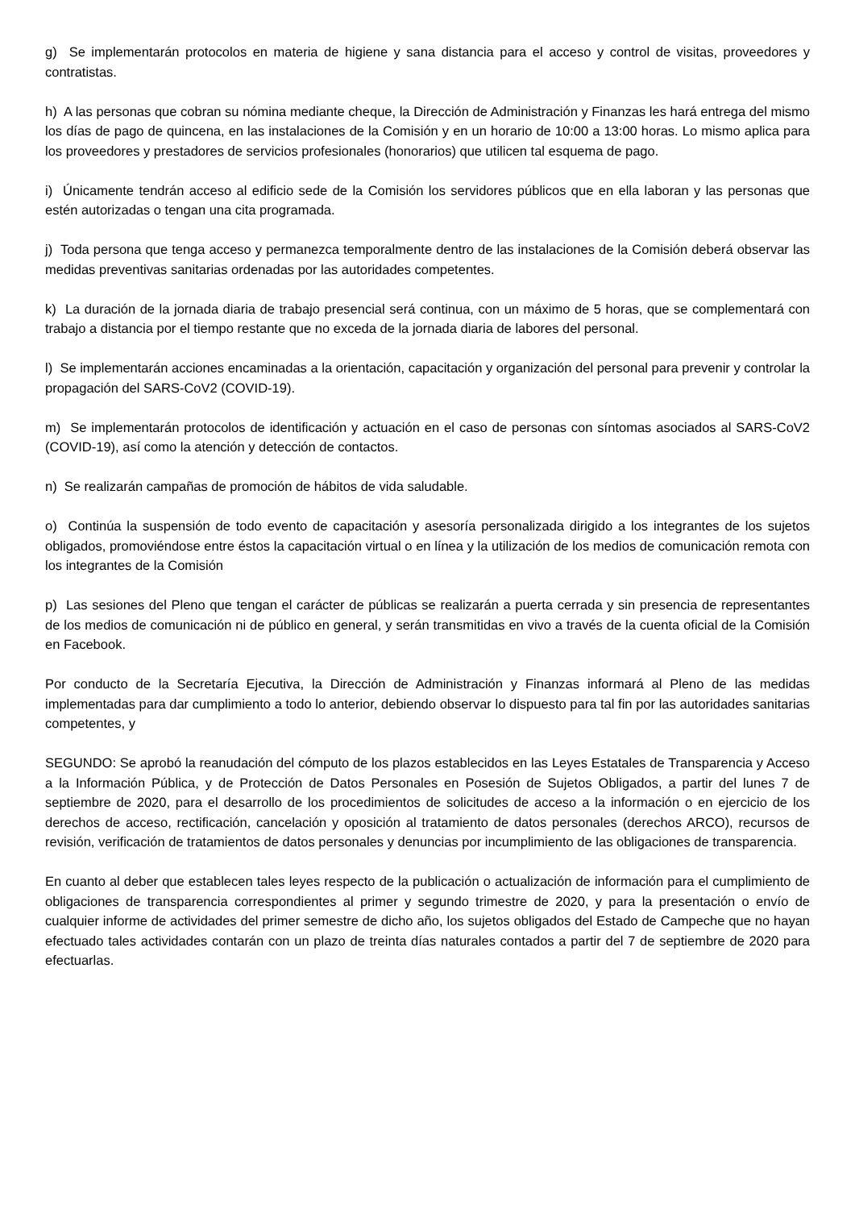g) Se implementarán protocolos en materia de higiene y sana distancia para el acceso y control de visitas, proveedores y contratistas.
h) A las personas que cobran su nómina mediante cheque, la Dirección de Administración y Finanzas les hará entrega del mismo los días de pago de quincena, en las instalaciones de la Comisión y en un horario de 10:00 a 13:00 horas. Lo mismo aplica para los proveedores y prestadores de servicios profesionales (honorarios) que utilicen tal esquema de pago.
i) Únicamente tendrán acceso al edificio sede de la Comisión los servidores públicos que en ella laboran y las personas que estén autorizadas o tengan una cita programada.
j) Toda persona que tenga acceso y permanezca temporalmente dentro de las instalaciones de la Comisión deberá observar las medidas preventivas sanitarias ordenadas por las autoridades competentes.
k) La duración de la jornada diaria de trabajo presencial será continua, con un máximo de 5 horas, que se complementará con trabajo a distancia por el tiempo restante que no exceda de la jornada diaria de labores del personal.
l) Se implementarán acciones encaminadas a la orientación, capacitación y organización del personal para prevenir y controlar la propagación del SARS-CoV2 (COVID-19).
m) Se implementarán protocolos de identificación y actuación en el caso de personas con síntomas asociados al SARS-CoV2 (COVID-19), así como la atención y detección de contactos.
n) Se realizarán campañas de promoción de hábitos de vida saludable.
o) Continúa la suspensión de todo evento de capacitación y asesoría personalizada dirigido a los integrantes de los sujetos obligados, promoviéndose entre éstos la capacitación virtual o en línea y la utilización de los medios de comunicación remota con los integrantes de la Comisión
p) Las sesiones del Pleno que tengan el carácter de públicas se realizarán a puerta cerrada y sin presencia de representantes de los medios de comunicación ni de público en general, y serán transmitidas en vivo a través de la cuenta oficial de la Comisión en Facebook.
Por conducto de la Secretaría Ejecutiva, la Dirección de Administración y Finanzas informará al Pleno de las medidas implementadas para dar cumplimiento a todo lo anterior, debiendo observar lo dispuesto para tal fin por las autoridades sanitarias competentes, y
SEGUNDO: Se aprobó la reanudación del cómputo de los plazos establecidos en las Leyes Estatales de Transparencia y Acceso a la Información Pública, y de Protección de Datos Personales en Posesión de Sujetos Obligados, a partir del lunes 7 de septiembre de 2020, para el desarrollo de los procedimientos de solicitudes de acceso a la información o en ejercicio de los derechos de acceso, rectificación, cancelación y oposición al tratamiento de datos personales (derechos ARCO), recursos de revisión, verificación de tratamientos de datos personales y denuncias por incumplimiento de las obligaciones de transparencia.
En cuanto al deber que establecen tales leyes respecto de la publicación o actualización de información para el cumplimiento de obligaciones de transparencia correspondientes al primer y segundo trimestre de 2020, y para la presentación o envío de cualquier informe de actividades del primer semestre de dicho año, los sujetos obligados del Estado de Campeche que no hayan efectuado tales actividades contarán con un plazo de treinta días naturales contados a partir del 7 de septiembre de 2020 para efectuarlas.